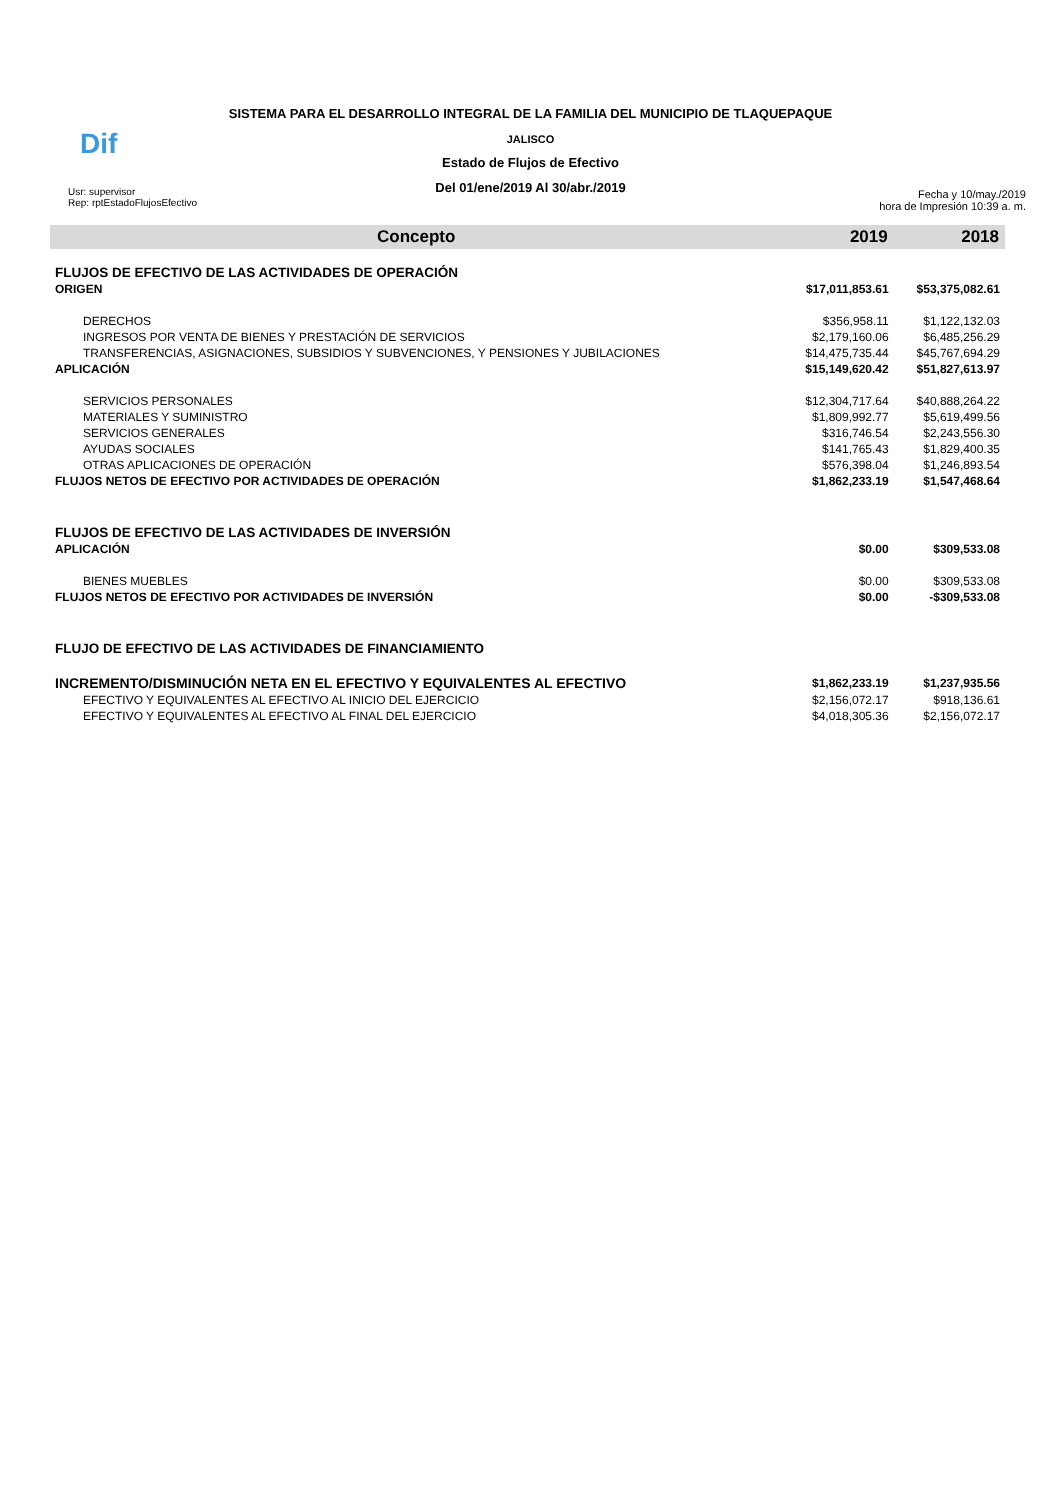SISTEMA PARA EL DESARROLLO INTEGRAL DE LA FAMILIA DEL MUNICIPIO DE TLAQUEPAQUE
JALISCO
Estado de Flujos de Efectivo
Del 01/ene/2019 Al 30/abr./2019
Dif
Usr: supervisor
Rep: rptEstadoFlujosEfectivo
Fecha y 10/may./2019
hora de Impresión 10:39 a. m.
| Concepto | 2019 | 2018 |
| --- | --- | --- |
| FLUJOS DE EFECTIVO DE LAS ACTIVIDADES DE OPERACIÓN | | |
| ORIGEN | $17,011,853.61 | $53,375,082.61 |
| DERECHOS | $356,958.11 | $1,122,132.03 |
| INGRESOS POR VENTA DE BIENES Y PRESTACIÓN DE SERVICIOS | $2,179,160.06 | $6,485,256.29 |
| TRANSFERENCIAS, ASIGNACIONES, SUBSIDIOS Y SUBVENCIONES, Y PENSIONES Y JUBILACIONES | $14,475,735.44 | $45,767,694.29 |
| APLICACIÓN | $15,149,620.42 | $51,827,613.97 |
| SERVICIOS PERSONALES | $12,304,717.64 | $40,888,264.22 |
| MATERIALES Y SUMINISTRO | $1,809,992.77 | $5,619,499.56 |
| SERVICIOS GENERALES | $316,746.54 | $2,243,556.30 |
| AYUDAS SOCIALES | $141,765.43 | $1,829,400.35 |
| OTRAS APLICACIONES DE OPERACIÓN | $576,398.04 | $1,246,893.54 |
| FLUJOS NETOS DE EFECTIVO POR ACTIVIDADES DE OPERACIÓN | $1,862,233.19 | $1,547,468.64 |
| FLUJOS DE EFECTIVO DE LAS ACTIVIDADES DE INVERSIÓN | | |
| APLICACIÓN | $0.00 | $309,533.08 |
| BIENES MUEBLES | $0.00 | $309,533.08 |
| FLUJOS NETOS DE EFECTIVO POR ACTIVIDADES DE INVERSIÓN | $0.00 | -$309,533.08 |
| FLUJO DE EFECTIVO DE LAS ACTIVIDADES DE FINANCIAMIENTO | | |
| INCREMENTO/DISMINUCIÓN NETA EN EL EFECTIVO Y EQUIVALENTES AL EFECTIVO | $1,862,233.19 | $1,237,935.56 |
| EFECTIVO Y EQUIVALENTES AL EFECTIVO AL INICIO DEL EJERCICIO | $2,156,072.17 | $918,136.61 |
| EFECTIVO Y EQUIVALENTES AL EFECTIVO AL FINAL DEL EJERCICIO | $4,018,305.36 | $2,156,072.17 |